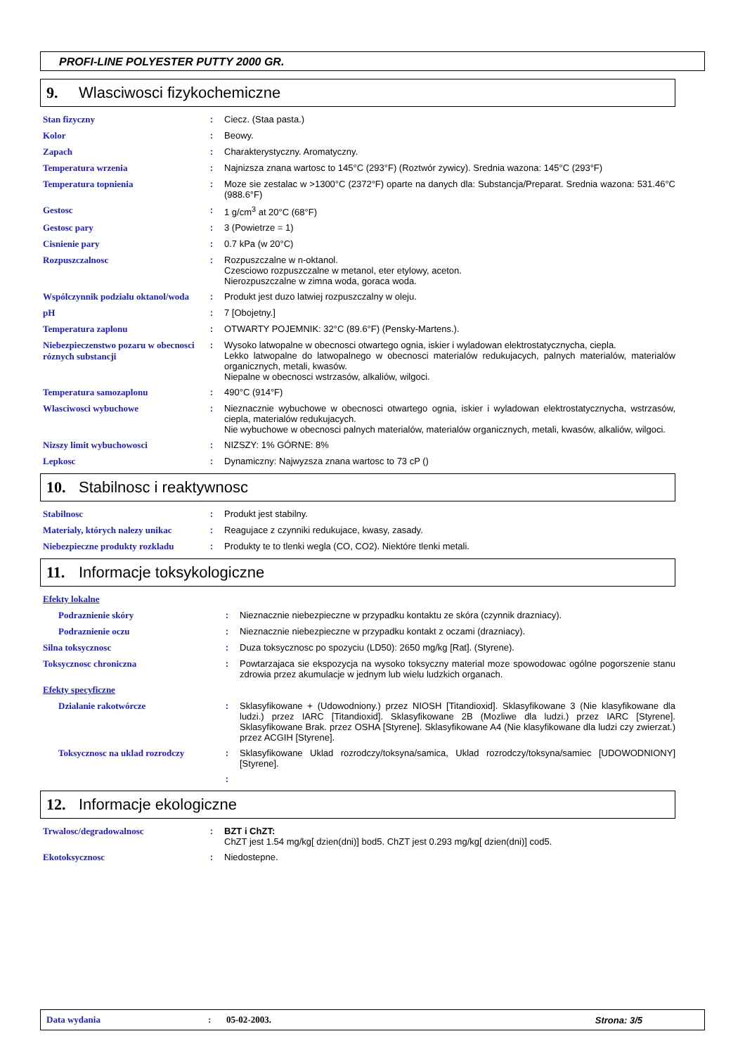PROFI-LINE POLYESTER PUTTY 2000 GR.
9. Wlasciwosci fizykochemiczne
| Stan fizyczny | : | Ciecz. (Staa pasta.) |
| Kolor | : | Beowy. |
| Zapach | : | Charakterystyczny. Aromatyczny. |
| Temperatura wrzenia | : | Najnizsza znana wartosc to 145°C (293°F) (Roztwór zywicy). Srednia wazona: 145°C (293°F) |
| Temperatura topnienia | : | Moze sie zestalac w >1300°C (2372°F) oparte na danych dla: Substancja/Preparat. Srednia wazona: 531.46°C (988.6°F) |
| Gestosc | : | 1 g/cm<sup>3</sup> at 20°C (68°F) |
| Gestosc pary | : | 3 (Powietrze = 1) |
| Cisnienie pary | : | 0.7 kPa (w 20°C) |
| Rozpuszczalnosc | : | Rozpuszczalne w n-oktanol. Czesciowo rozpuszczalne w metanol, eter etylowy, aceton. Nierozpuszczalne w zimna woda, goraca woda. |
| Wspólczynnik podzialu oktanol/woda | : | Produkt jest duzo latwiej rozpuszczalny w oleju. |
| pH | : | 7 [Obojetny.] |
| Temperatura zaplonu | : | OTWARTY POJEMNIK: 32°C (89.6°F) (Pensky-Martens.). |
| Niebezpieczenstwo pozaru w obecnosci róznych substancji | : | Wysoko latwopalne w obecnosci otwartego ognia, iskier i wyladowan elektrostatycznycha, ciepla. Lekko latwopalne do latwopalnego w obecnosci materialów redukujacych, palnych materialów, materialów organicznych, metali, kwasów. Niepalne w obecnosci wstrzasów, alkaliów, wilgoci. |
| Temperatura samozaplonu | : | 490°C (914°F) |
| Wlasciwosci wybuchowe | : | Nieznacznie wybuchowe w obecnosci otwartego ognia, iskier i wyladowan elektrostatycznycha, wstrzasów, ciepla, materialów redukujacych. Nie wybuchowe w obecnosci palnych materialów, materialów organicznych, metali, kwasów, alkaliów, wilgoci. |
| Nizszy limit wybuchowosci | : | NIZSZY: 1% GÓRNE: 8% |
| Lepkosc | : | Dynamiczny: Najwyzsza znana wartosc to 73 cP () |
10. Stabilnosc i reaktywnosc
| Stabilnosc | : | Produkt jest stabilny. |
| Materialy, których nalezy unikac | : | Reagujace z czynniki redukujace, kwasy, zasady. |
| Niebezpieczne produkty rozkladu | : | Produkty te to tlenki wegla (CO, CO2). Niektóre tlenki metali. |
11. Informacje toksykologiczne
| Efekty lokalne | | |
| Podraznienie skóry | : | Nieznacznie niebezpieczne w przypadku kontaktu ze skóra (czynnik drazniacy). |
| Podraznienie oczu | : | Nieznacznie niebezpieczne w przypadku kontakt z oczami (drazniacy). |
| Silna toksycznosc | : | Duza toksycznosc po spozyciu (LD50): 2650 mg/kg [Rat]. (Styrene). |
| Toksycznosc chroniczna | : | Powtarzajaca sie ekspozycja na wysoko toksyczny material moze spowodowac ogólne pogorszenie stanu zdrowia przez akumulacje w jednym lub wielu ludzkich organach. |
| Efekty specyficzne | | |
| Dzialanie rakotwórcze | : | Sklasyfikowane + (Udowodniony.) przez NIOSH [Titandioxid]. Sklasyfikowane 3 (Nie klasyfikowane dla ludzi.) przez IARC [Titandioxid]. Sklasyfikowane 2B (Mozliwe dla ludzi.) przez IARC [Styrene]. Sklasyfikowane Brak. przez OSHA [Styrene]. Sklasyfikowane A4 (Nie klasyfikowane dla ludzi czy zwierzat.) przez ACGIH [Styrene]. |
| Toksycznosc na uklad rozrodczy | : | Sklasyfikowane Uklad rozrodczy/toksyna/samica, Uklad rozrodczy/toksyna/samiec [UDOWODNIONY] [Styrene]. |
| | : | |
12. Informacje ekologiczne
| Trwalosc/degradowalnosc | : | BZT i ChZT: ChZT jest 1.54 mg/kg[ dzien(dni)] bod5. ChZT jest 0.293 mg/kg[ dzien(dni)] cod5. |
| Ekotoksycznosc | : | Niedostepne. |
Data wydania: 05-02-2003. Strona: 3/5